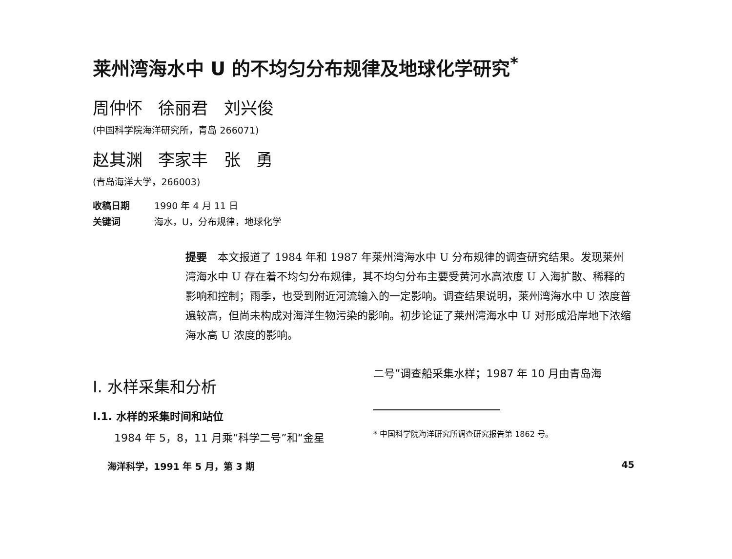莱州湾海水中 U 的不均匀分布规律及地球化学研究<sup>*</sup>
周仲怀 徐丽君 刘兴俊
(中国科学院海洋研究所，青岛 266071)
赵其渊 李家丰 张 勇
(青岛海洋大学，266003)
收稿日期 1990 年 4 月 11 日
关键词 海水，U，分布规律，地球化学
提要　本文报道了 1984 年和 1987 年莱州湾海水中 U 分布规律的调查研究结果。发现莱州湾海水中 U 存在着不均匀分布规律，其不均匀分布主要受黄河水高浓度 U 入海扩散、稀释的影响和控制；雨季，也受到附近河流输入的一定影响。调查结果说明，莱州湾海水中 U 浓度普遍较高，但尚未构成对海洋生物污染的影响。初步论证了莱州湾海水中 U 对形成沿岸地下浓缩海水高 U 浓度的影响。
I. 水样采集和分析
I.1. 水样的采集时间和站位
　　1984 年 5，8，11 月乘“科学二号”和“金星
二号”调查船采集水样；1987 年 10 月由青岛海
* 中国科学院海洋研究所调查研究报告第 1862 号。
海洋科学，1991 年 5 月，第 3 期 45